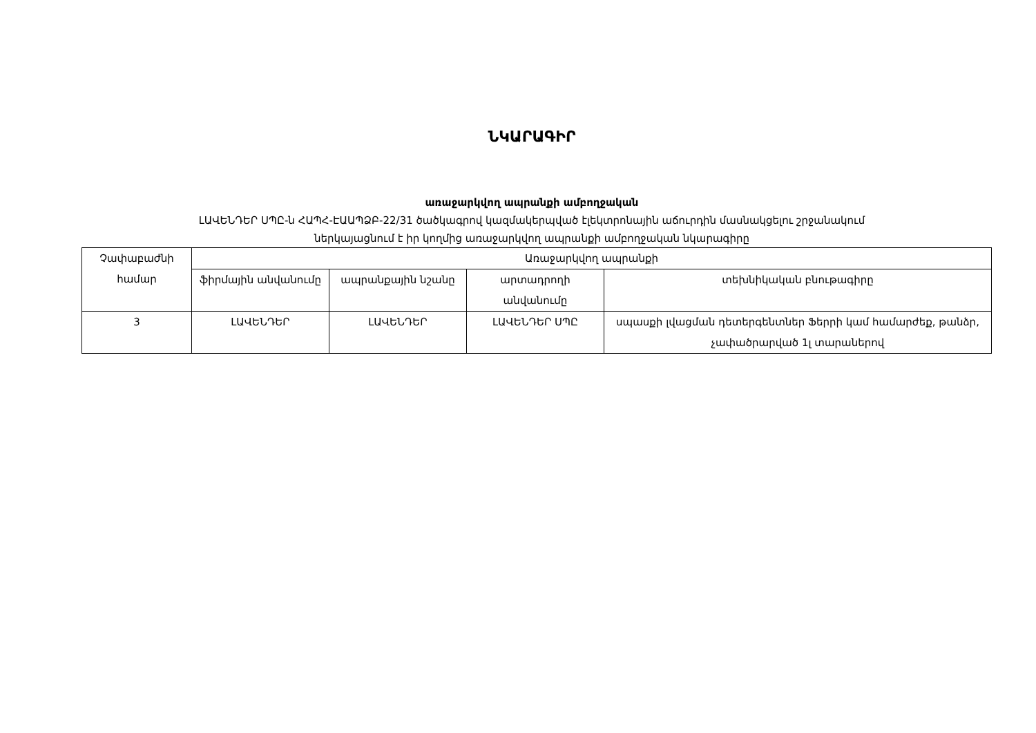ՆԿԱՐԱԳԻՐ
առաջարկվող ապրանքի ամբողջական
ԼԱՎԵՆԴԵՐ ՍՊԸ-ն ՀԱՊՀ-ԷԱԱՊՁԲ-22/31 ծածկագրով կազմակերպված էլեկտրոնային աճուրդին մասնակցելու շրջանակում
ներկայացնում է իր կողմից առաջարկվող ապրանքի ամբողջական նկարագիրը
| Չափաբաժնի համար | Առաջարկվող ապրանքի | | | |
| --- | --- | --- | --- | --- |
| | ֆիրմային անվանումը | ապրանքային նշանը | արտադրողի անվանումը | տեխնիկական բնութագիրը |
| 3 | ԼԱՎԵՆԴԵՐ | ԼԱՎԵՆԴԵՐ | ԼԱՎԵՆԴԵՐ ՍՊԸ | սպասքի լվացման դետերգենտներ Ֆերրի կամ համարժեք, թանձր, չափածրարված 1լ տարաներով |